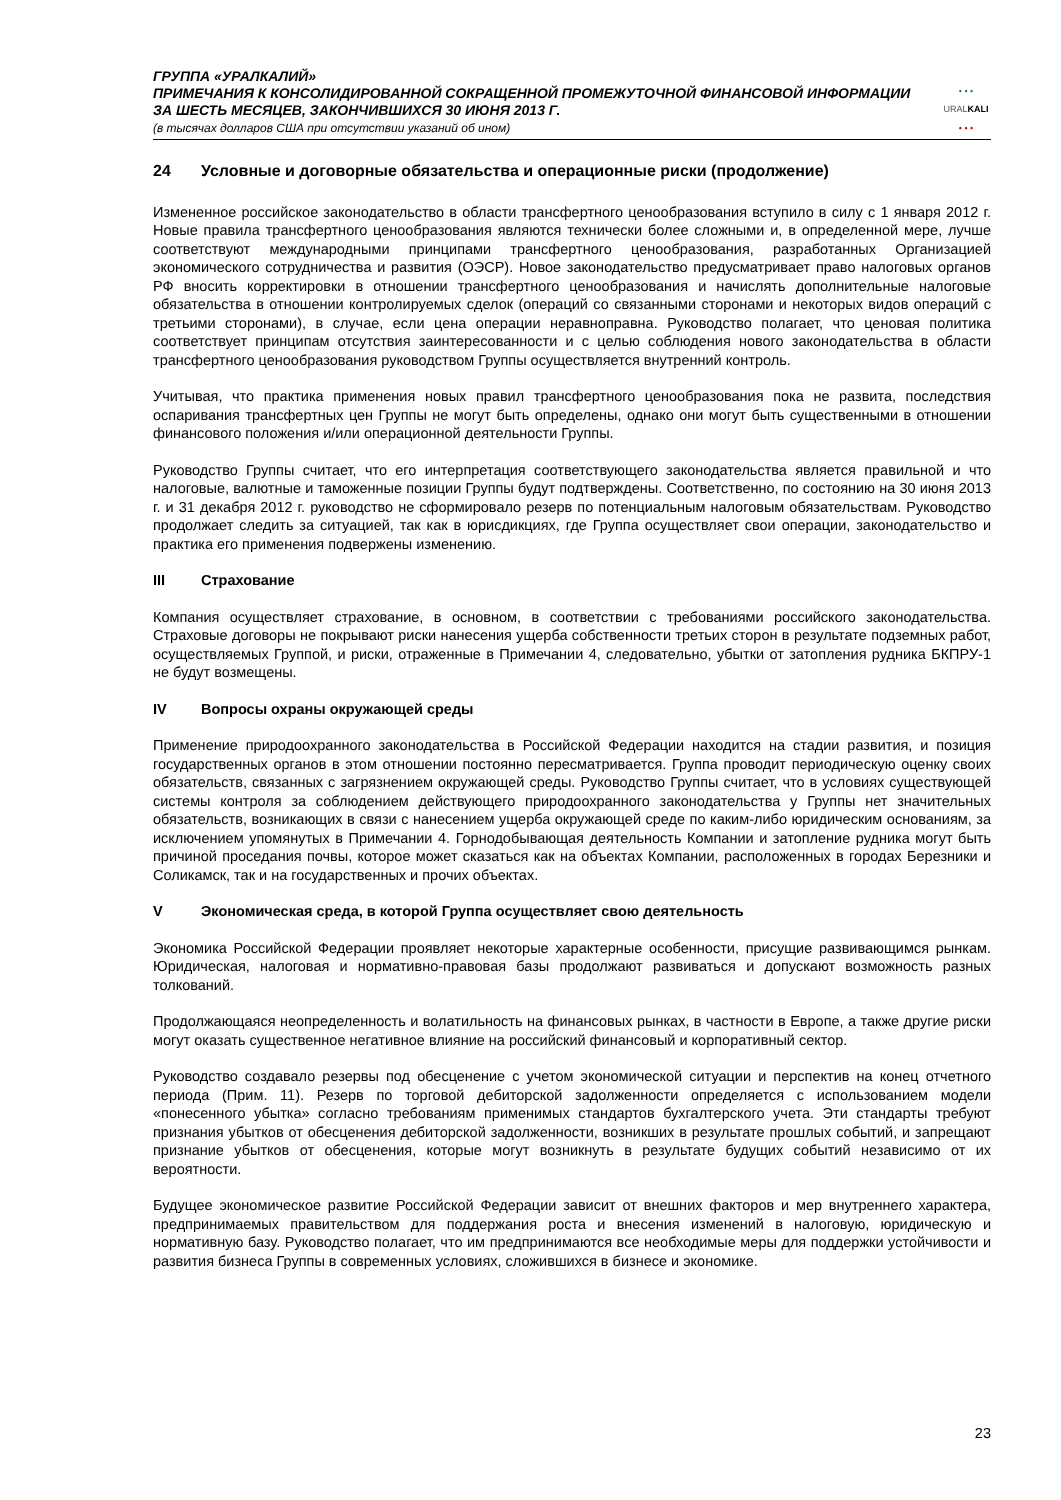ГРУППА «УРАЛКАЛИЙ»
ПРИМЕЧАНИЯ К КОНСОЛИДИРОВАННОЙ СОКРАЩЕННОЙ ПРОМЕЖУТОЧНОЙ ФИНАНСОВОЙ ИНФОРМАЦИИ
ЗА ШЕСТЬ МЕСЯЦЕВ, ЗАКОНЧИВШИХСЯ 30 ИЮНЯ 2013 Г.
(в тысячах долларов США при отсутствии указаний об ином)
• • •
URALKALI
• • •
24 Условные и договорные обязательства и операционные риски (продолжение)
Измененное российское законодательство в области трансфертного ценообразования вступило в силу с 1 января 2012 г. Новые правила трансфертного ценообразования являются технически более сложными и, в определенной мере, лучше соответствуют международными принципами трансфертного ценообразования, разработанных Организацией экономического сотрудничества и развития (ОЭСР). Новое законодательство предусматривает право налоговых органов РФ вносить корректировки в отношении трансфертного ценообразования и начислять дополнительные налоговые обязательства в отношении контролируемых сделок (операций со связанными сторонами и некоторых видов операций с третьими сторонами), в случае, если цена операции неравноправна. Руководство полагает, что ценовая политика соответствует принципам отсутствия заинтересованности и с целью соблюдения нового законодательства в области трансфертного ценообразования руководством Группы осуществляется внутренний контроль.
Учитывая, что практика применения новых правил трансфертного ценообразования пока не развита, последствия оспаривания трансфертных цен Группы не могут быть определены, однако они могут быть существенными в отношении финансового положения и/или операционной деятельности Группы.
Руководство Группы считает, что его интерпретация соответствующего законодательства является правильной и что налоговые, валютные и таможенные позиции Группы будут подтверждены. Соответственно, по состоянию на 30 июня 2013 г. и 31 декабря 2012 г. руководство не сформировало резерв по потенциальным налоговым обязательствам. Руководство продолжает следить за ситуацией, так как в юрисдикциях, где Группа осуществляет свои операции, законодательство и практика его применения подвержены изменению.
III Страхование
Компания осуществляет страхование, в основном, в соответствии с требованиями российского законодательства. Страховые договоры не покрывают риски нанесения ущерба собственности третьих сторон в результате подземных работ, осуществляемых Группой, и риски, отраженные в Примечании 4, следовательно, убытки от затопления рудника БКПРУ-1 не будут возмещены.
IV Вопросы охраны окружающей среды
Применение природоохранного законодательства в Российской Федерации находится на стадии развития, и позиция государственных органов в этом отношении постоянно пересматривается. Группа проводит периодическую оценку своих обязательств, связанных с загрязнением окружающей среды. Руководство Группы считает, что в условиях существующей системы контроля за соблюдением действующего природоохранного законодательства у Группы нет значительных обязательств, возникающих в связи с нанесением ущерба окружающей среде по каким-либо юридическим основаниям, за исключением упомянутых в Примечании 4. Горнодобывающая деятельность Компании и затопление рудника могут быть причиной проседания почвы, которое может сказаться как на объектах Компании, расположенных в городах Березники и Соликамск, так и на государственных и прочих объектах.
V Экономическая среда, в которой Группа осуществляет свою деятельность
Экономика Российской Федерации проявляет некоторые характерные особенности, присущие развивающимся рынкам. Юридическая, налоговая и нормативно-правовая базы продолжают развиваться и допускают возможность разных толкований.
Продолжающаяся неопределенность и волатильность на финансовых рынках, в частности в Европе, а также другие риски могут оказать существенное негативное влияние на российский финансовый и корпоративный сектор.
Руководство создавало резервы под обесценение с учетом экономической ситуации и перспектив на конец отчетного периода (Прим. 11). Резерв по торговой дебиторской задолженности определяется с использованием модели «понесенного убытка» согласно требованиям применимых стандартов бухгалтерского учета. Эти стандарты требуют признания убытков от обесценения дебиторской задолженности, возникших в результате прошлых событий, и запрещают признание убытков от обесценения, которые могут возникнуть в результате будущих событий независимо от их вероятности.
Будущее экономическое развитие Российской Федерации зависит от внешних факторов и мер внутреннего характера, предпринимаемых правительством для поддержания роста и внесения изменений в налоговую, юридическую и нормативную базу. Руководство полагает, что им предпринимаются все необходимые меры для поддержки устойчивости и развития бизнеса Группы в современных условиях, сложившихся в бизнесе и экономике.
23